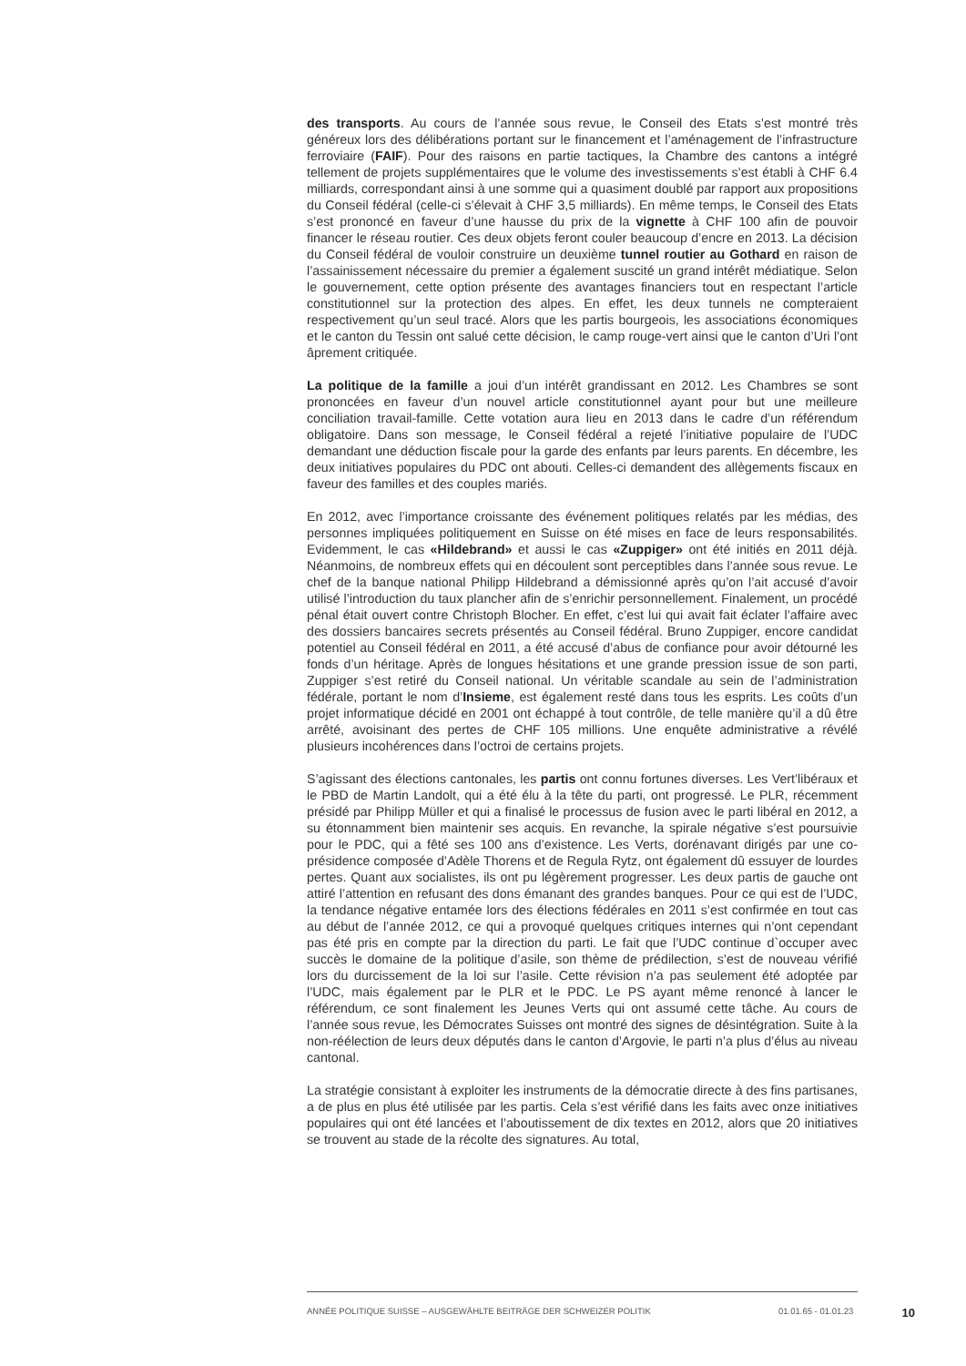des transports. Au cours de l’année sous revue, le Conseil des Etats s’est montré très généreux lors des délibérations portant sur le financement et l’aménagement de l’infrastructure ferroviaire (FAIF). Pour des raisons en partie tactiques, la Chambre des cantons a intégré tellement de projets supplémentaires que le volume des investissements s’est établi à CHF 6.4 milliards, correspondant ainsi à une somme qui a quasiment doublé par rapport aux propositions du Conseil fédéral (celle-ci s’élevait à CHF 3,5 milliards). En même temps, le Conseil des Etats s’est prononcé en faveur d’une hausse du prix de la vignette à CHF 100 afin de pouvoir financer le réseau routier. Ces deux objets feront couler beaucoup d’encre en 2013. La décision du Conseil fédéral de vouloir construire un deuxième tunnel routier au Gothard en raison de l’assainissement nécessaire du premier a également suscité un grand intérêt médiatique. Selon le gouvernement, cette option présente des avantages financiers tout en respectant l’article constitutionnel sur la protection des alpes. En effet, les deux tunnels ne compteraient respectivement qu’un seul tracé. Alors que les partis bourgeois, les associations économiques et le canton du Tessin ont salué cette décision, le camp rouge-vert ainsi que le canton d’Uri l’ont âprement critiquée.
La politique de la famille a joui d’un intérêt grandissant en 2012. Les Chambres se sont prononcées en faveur d’un nouvel article constitutionnel ayant pour but une meilleure conciliation travail-famille. Cette votation aura lieu en 2013 dans le cadre d’un référendum obligatoire. Dans son message, le Conseil fédéral a rejeté l’initiative populaire de l’UDC demandant une déduction fiscale pour la garde des enfants par leurs parents. En décembre, les deux initiatives populaires du PDC ont abouti. Celles-ci demandent des allègements fiscaux en faveur des familles et des couples mariés.
En 2012, avec l’importance croissante des événement politiques relatés par les médias, des personnes impliquées politiquement en Suisse on été mises en face de leurs responsabilités. Evidemment, le cas «Hildebrand» et aussi le cas «Zuppiger» ont été initiés en 2011 déjà. Néanmoins, de nombreux effets qui en découlent sont perceptibles dans l’année sous revue. Le chef de la banque national Philipp Hildebrand a démissionné après qu’on l’ait accusé d’avoir utilisé l’introduction du taux plancher afin de s’enrichir personnellement. Finalement, un procédé pénal était ouvert contre Christoph Blocher. En effet, c’est lui qui avait fait éclater l’affaire avec des dossiers bancaires secrets présentés au Conseil fédéral. Bruno Zuppiger, encore candidat potentiel au Conseil fédéral en 2011, a été accusé d’abus de confiance pour avoir détourné les fonds d’un héritage. Après de longues hésitations et une grande pression issue de son parti, Zuppiger s’est retiré du Conseil national. Un véritable scandale au sein de l’administration fédérale, portant le nom d’Insieme, est également resté dans tous les esprits. Les coûts d’un projet informatique décidé en 2001 ont échappé à tout contrôle, de telle manière qu’il a dû être arrêté, avoisinant des pertes de CHF 105 millions. Une enquête administrative a révélé plusieurs incohérences dans l’octroi de certains projets.
S’agissant des élections cantonales, les partis ont connu fortunes diverses. Les Vert’libéraux et le PBD de Martin Landolt, qui a été élu à la tête du parti, ont progressé. Le PLR, récemment présidé par Philipp Müller et qui a finalisé le processus de fusion avec le parti libéral en 2012, a su étonnamment bien maintenir ses acquis. En revanche, la spirale négative s’est poursuivie pour le PDC, qui a fêté ses 100 ans d’existence. Les Verts, dorénavant dirigés par une co-présidence composée d’Adèle Thorens et de Regula Rytz, ont également dû essuyer de lourdes pertes. Quant aux socialistes, ils ont pu légèrement progresser. Les deux partis de gauche ont attiré l’attention en refusant des dons émanant des grandes banques. Pour ce qui est de l’UDC, la tendance négative entamée lors des élections fédérales en 2011 s’est confirmée en tout cas au début de l’année 2012, ce qui a provoqué quelques critiques internes qui n’ont cependant pas été pris en compte par la direction du parti. Le fait que l’UDC continue d`occuper avec succès le domaine de la politique d’asile, son thème de prédilection, s’est de nouveau vérifié lors du durcissement de la loi sur l’asile. Cette révision n’a pas seulement été adoptée par l’UDC, mais également par le PLR et le PDC. Le PS ayant même renoncé à lancer le référendum, ce sont finalement les Jeunes Verts qui ont assumé cette tâche. Au cours de l’année sous revue, les Démocrates Suisses ont montré des signes de désintégration. Suite à la non-réélection de leurs deux députés dans le canton d’Argovie, le parti n’a plus d’élus au niveau cantonal.
La stratégie consistant à exploiter les instruments de la démocratie directe à des fins partisanes, a de plus en plus été utilisée par les partis. Cela s’est vérifié dans les faits avec onze initiatives populaires qui ont été lancées et l’aboutissement de dix textes en 2012, alors que 20 initiatives se trouvent au stade de la récolte des signatures. Au total,
ANNÉE POLITIQUE SUISSE – AUSGEWÄHLTE BEITRÄGE DER SCHWEIZER POLITIK 01.01.65 - 01.01.23 10